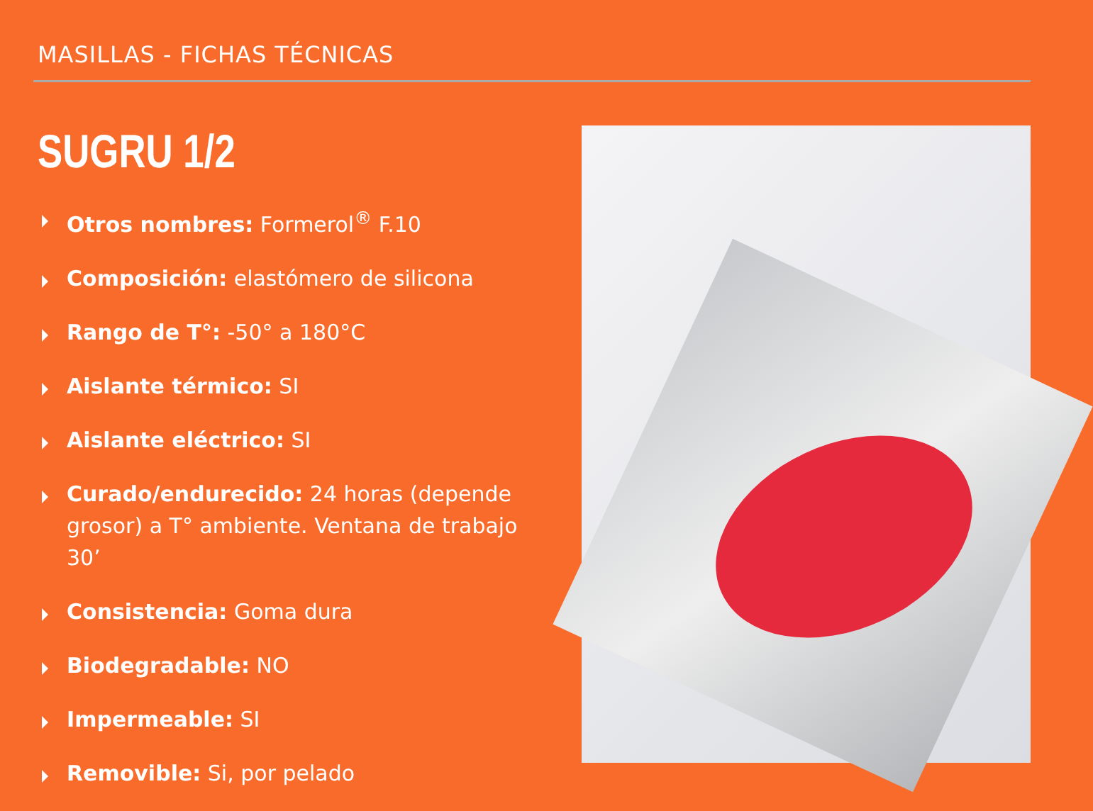MASILLAS - FICHAS TÉCNICAS
SUGRU 1/2
Otros nombres: Formerol<sup>®</sup> F.10
Composición: elastómero de silicona
Rango de T°: -50° a 180°C
Aislante térmico: SI
Aislante eléctrico: SI
Curado/endurecido: 24 horas (depende grosor) a T° ambiente. Ventana de trabajo 30’
Consistencia: Goma dura
Biodegradable: NO
Impermeable: SI
Removible: Si, por pelado